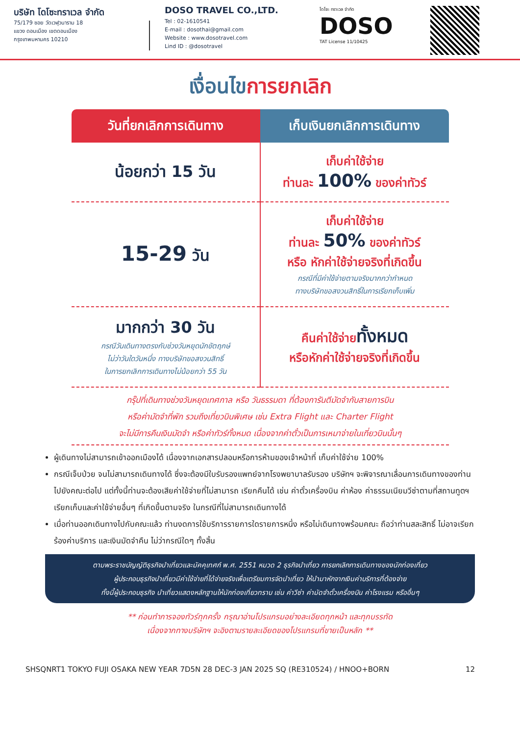บริษัท โดโซะทราเวล จำกัด
75/179 ซอย วัดเวฬุวนาราม 18
แขวง ดอนเมือง เขตดอนเมือง
กรุงเทพมหานคร 10210
DOSO TRAVEL CO.,LTD.
Tel : 02-1610541
E-mail : dosothai@gmail.com
Website : www.dosotravel.com
Lind ID : @dosotravel
โดโซะ ทราเวล จำกัด
DOSO
TAT License 11/10425
เงื่อนไขการยกเลิก
| วันที่ยกเลิกการเดินทาง | เก็บเงินยกเลิกการเดินทาง |
| --- | --- |
| น้อยกว่า 15 วัน | เก็บค่าใช้จ่าย ท่านละ 100% ของค่าทัวร์ |
| 15-29 วัน | เก็บค่าใช้จ่าย ท่านละ 50% ของค่าทัวร์ หรือ หักค่าใช้จ่ายจริงที่เกิดขึ้น กรณีที่มีค่าใช้จ่ายตามจริงมากกว่ากำหนด ทางบริษัทขอสงวนสิทธิ์ในการเรียกเก็บเพิ่ม |
| มากกว่า 30 วัน กรณีวันเดินทางตรงกับช่วงวันหยุดนักขัตฤกษ์ ไม่ว่าวันใดวันหนึ่ง ทางบริษัทขอสงวนสิทธิ์ ในการยกเลิกการเดินทางไม่น้อยกว่า 55 วัน | คืนค่าใช้จ่าย ทั้งหมด หรือหักค่าใช้จ่ายจริงที่เกิดขึ้น |
กรุ๊ปที่เดินทางช่วงวันหยุดเทศกาล หรือ วันธรรมดา ที่ต้องการันตีมัดจำกับสายการบิน
หรือค่ามัดจำที่พัก รวมถึงเที่ยวบินพิเศษ เช่น Extra Flight และ Charter Flight
จะไม่มีการคืนเงินมัดจำ หรือค่าทัวร์ทั้งหมด เนื่องจากค่าตั๋วเป็นการเหมาจ่ายในเที่ยวบินนั้นๆ
ผู้เดินทางไม่สามารถเข้าออกเมืองได้ เนื่องจากเอกสารปลอมหรือการห้ามของเจ้าหน้าที่ เก็บค่าใช้จ่าย 100%
กรณีเจ็บป่วย จนไม่สามารถเดินทางได้ ซึ่งจะต้องมีใบรับรองแพทย์จากโรงพยาบาลรับรอง บริษัทฯ จะพิจารณาเลื่อนการเดินทางของท่านไปยังคณะต่อไป แต่ทั้งนี้ท่านจะต้องเสียค่าใช้จ่ายที่ไม่สามารถ เรียกคืนได้ เช่น ค่าตั๋วเครื่องบิน ค่าห้อง ค่าธรรมเนียมวีซ่าตามที่สถานทูตฯ เรียกเก็บและค่าใช้จ่ายอื่นๆ ที่เกิดขึ้นตามจริง ในกรณีที่ไม่สามารถเดินทางได้
เมื่อท่านออกเดินทางไปกับคณะแล้ว ท่านงดการใช้บริการรายการใดรายการหนึ่ง หรือไม่เดินทางพร้อมคณะ ถือว่าท่านสละสิทธิ์ ไม่อาจเรียกร้องค่าบริการ และเงินมัดจำคืน ไม่ว่ากรณีใดๆ ทั้งสิ้น
ตามพระราชบัญญัติธุรกิจนำเที่ยวและมัคคุเทศก์ พ.ศ. 2551 หมวด 2 ธุรกิจนำเที่ยว การยกเลิกการเดินทางของนักท่องเที่ยว
ผู้ประกอบธุรกิจนำเที่ยวมีค่าใช้จ่ายที่ได้จ่ายจริงเพื่อเตรียมการจัดนำเที่ยว ให้นำมาหักจากเงินค่าบริการที่ต้องจ่าย
ทั้งนี้ผู้ประกอบธุรกิจ นำเที่ยวแสดงหลักฐานให้นักท่องเที่ยวทราบ เช่น ค่าวีซ่า ค่ามัดจำตั๋วเครื่องบิน ค่าโรงแรม หรืออื่นๆ
** ก่อนทำการจองทัวร์ทุกครั้ง กรุณาอ่านโปรแกรมอย่างละเอียดทุกหน้า และทุกบรรทัด
เนื่องจากทางบริษัทฯ จะอิงตามรายละเอียดของโปรแกรมที่ขายเป็นหลัก **
SHSQNRT1 TOKYO FUJI OSAKA NEW YEAR 7D5N 28 DEC-3 JAN 2025 SQ (RE310524) / HNOO+BORN 12